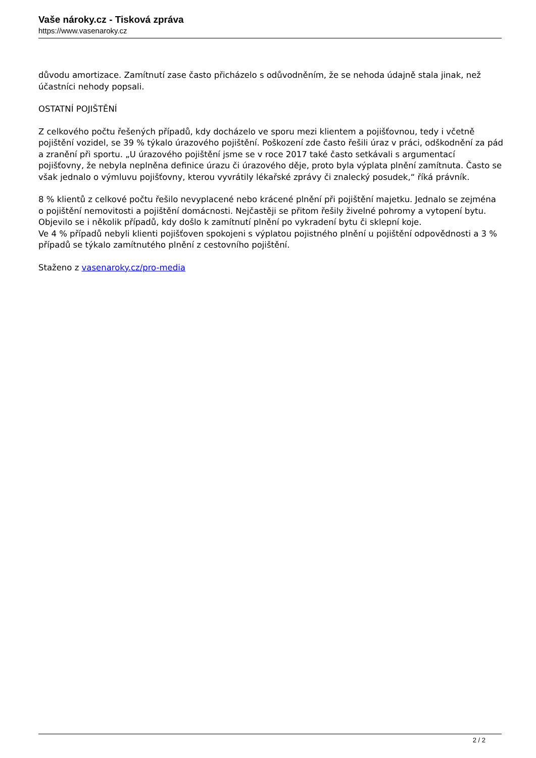Vaše nároky.cz - Tisková zpráva
https://www.vasenaroky.cz
důvodu amortizace. Zamítnutí zase často přicházelo s odůvodněním, že se nehoda údajně stala jinak, než účastníci nehody popsali.
OSTATNÍ POJIŠTĚNÍ
Z celkového počtu řešených případů, kdy docházelo ve sporu mezi klientem a pojišťovnou, tedy i včetně pojištění vozidel, se 39 % týkalo úrazového pojištění. Poškození zde často řešili úraz v práci, odškodnění za pád a zranění při sportu. „U úrazového pojištění jsme se v roce 2017 také často setkávali s argumentací pojišťovny, že nebyla neplněna definice úrazu či úrazového děje, proto byla výplata plnění zamítnuta. Často se však jednalo o výmluvu pojišťovny, kterou vyvrátily lékařské zprávy či znalecký posudek,“ říká právník.
8 % klientů z celkové počtu řešilo nevyplacené nebo krácené plnění při pojištění majetku. Jednalo se zejména o pojištění nemovitosti a pojištění domácnosti. Nejčastěji se přitom řešily živelné pohromy a vytopení bytu. Objevilo se i několik případů, kdy došlo k zamítnutí plnění po vykradení bytu či sklepní koje.
Ve 4 % případů nebyli klienti pojišťoven spokojeni s výplatou pojistného plnění u pojištění odpovědnosti a 3 % případů se týkalo zamítnutého plnění z cestovního pojištění.
Staženo z vasenaroky.cz/pro-media
2 / 2